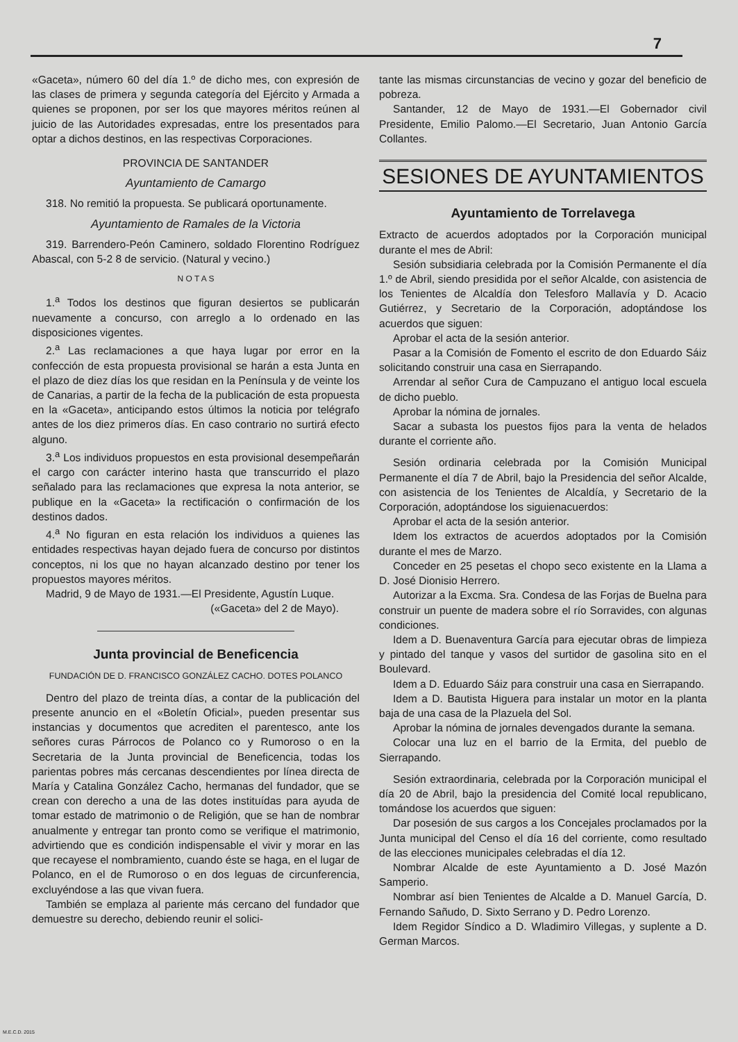7
«Gaceta», número 60 del día 1.º de dicho mes, con expresión de las clases de primera y segunda categoría del Ejército y Armada a quienes se proponen, por ser los que mayores méritos reúnen al juicio de las Autoridades expresadas, entre los presentados para optar a dichos destinos, en las respectivas Corporaciones.
PROVINCIA DE SANTANDER
Ayuntamiento de Camargo
318. No remitió la propuesta. Se publicará oportunamente.
Ayuntamiento de Ramales de la Victoria
319. Barrendero-Peón Caminero, soldado Florentino Rodríguez Abascal, con 5-2 8 de servicio. (Natural y vecino.)
N O T A S
1.<sup>a</sup> Todos los destinos que figuran desiertos se publicarán nuevamente a concurso, con arreglo a lo ordenado en las disposiciones vigentes.
2.<sup>a</sup> Las reclamaciones a que haya lugar por error en la confección de esta propuesta provisional se harán a esta Junta en el plazo de diez días los que residan en la Península y de veinte los de Canarias, a partir de la fecha de la publicación de esta propuesta en la «Gaceta», anticipando estos últimos la noticia por telégrafo antes de los diez primeros días. En caso contrario no surtirá efecto alguno.
3.<sup>a</sup> Los individuos propuestos en esta provisional desempeñarán el cargo con carácter interino hasta que transcurrido el plazo señalado para las reclamaciones que expresa la nota anterior, se publique en la «Gaceta» la rectificación o confirmación de los destinos dados.
4.<sup>a</sup> No figuran en esta relación los individuos a quienes las entidades respectivas hayan dejado fuera de concurso por distintos conceptos, ni los que no hayan alcanzado destino por tener los propuestos mayores méritos.
Madrid, 9 de Mayo de 1931.—El Presidente, Agustín Luque.
(«Gaceta» del 2 de Mayo).
Junta provincial de Beneficencia
FUNDACIÓN DE D. FRANCISCO GONZÁLEZ CACHO. DOTES POLANCO
Dentro del plazo de treinta días, a contar de la publicación del presente anuncio en el «Boletín Oficial», pueden presentar sus instancias y documentos que acrediten el parentesco, ante los señores curas Párrocos de Polanco co y Rumoroso o en la Secretaria de la Junta provincial de Beneficencia, todas los parientas pobres más cercanas descendientes por línea directa de María y Catalina González Cacho, hermanas del fundador, que se crean con derecho a una de las dotes instituídas para ayuda de tomar estado de matrimonio o de Religión, que se han de nombrar anualmente y entregar tan pronto como se verifique el matrimonio, advirtiendo que es condición indispensable el vivir y morar en las que recayese el nombramiento, cuando éste se haga, en el lugar de Polanco, en el de Rumoroso o en dos leguas de circunferencia, excluyéndose a las que vivan fuera.
También se emplaza al pariente más cercano del fundador que demuestre su derecho, debiendo reunir el solici-
tante las mismas circunstancias de vecino y gozar del beneficio de pobreza.
Santander, 12 de Mayo de 1931.—El Gobernador civil Presidente, Emilio Palomo.—El Secretario, Juan Antonio García Collantes.
SESIONES DE AYUNTAMIENTOS
Ayuntamiento de Torrelavega
Extracto de acuerdos adoptados por la Corporación municipal durante el mes de Abril:
Sesión subsidiaria celebrada por la Comisión Permanente el día 1.º de Abril, siendo presidida por el señor Alcalde, con asistencia de los Tenientes de Alcaldía don Telesforo Mallavía y D. Acacio Gutiérrez, y Secretario de la Corporación, adoptándose los acuerdos que siguen:
Aprobar el acta de la sesión anterior.
Pasar a la Comisión de Fomento el escrito de don Eduardo Sáiz solicitando construir una casa en Sierrapando.
Arrendar al señor Cura de Campuzano el antiguo local escuela de dicho pueblo.
Aprobar la nómina de jornales.
Sacar a subasta los puestos fijos para la venta de helados durante el corriente año.
Sesión ordinaria celebrada por la Comisión Municipal Permanente el día 7 de Abril, bajo la Presidencia del señor Alcalde, con asistencia de los Tenientes de Alcaldía, y Secretario de la Corporación, adoptándose los siguienacuerdos:
Aprobar el acta de la sesión anterior.
Idem los extractos de acuerdos adoptados por la Comisión durante el mes de Marzo.
Conceder en 25 pesetas el chopo seco existente en la Llama a D. José Dionisio Herrero.
Autorizar a la Excma. Sra. Condesa de las Forjas de Buelna para construir un puente de madera sobre el río Sorravides, con algunas condiciones.
Idem a D. Buenaventura García para ejecutar obras de limpieza y pintado del tanque y vasos del surtidor de gasolina sito en el Boulevard.
Idem a D. Eduardo Sáiz para construir una casa en Sierrapando.
Idem a D. Bautista Higuera para instalar un motor en la planta baja de una casa de la Plazuela del Sol.
Aprobar la nómina de jornales devengados durante la semana.
Colocar una luz en el barrio de la Ermita, del pueblo de Sierrapando.
Sesión extraordinaria, celebrada por la Corporación municipal el día 20 de Abril, bajo la presidencia del Comité local republicano, tomándose los acuerdos que siguen:
Dar posesión de sus cargos a los Concejales proclamados por la Junta municipal del Censo el día 16 del corriente, como resultado de las elecciones municipales celebradas el día 12.
Nombrar Alcalde de este Ayuntamiento a D. José Mazón Samperio.
Nombrar así bien Tenientes de Alcalde a D. Manuel García, D. Fernando Sañudo, D. Sixto Serrano y D. Pedro Lorenzo.
Idem Regidor Síndico a D. Wladimiro Villegas, y suplente a D. German Marcos.
M.E.C.D. 2015